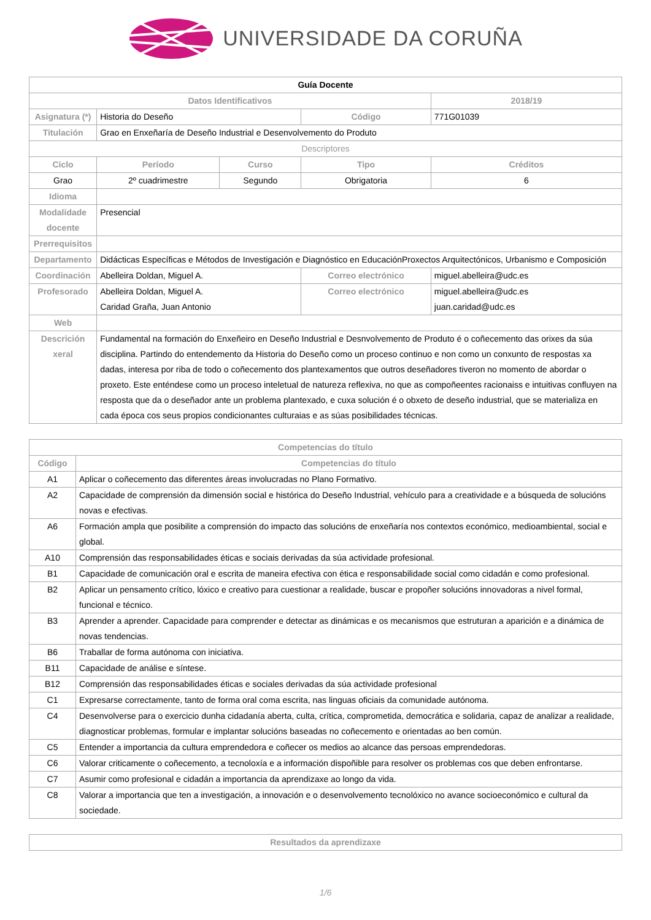UNIVERSIDADE DA CORUÑA
| Guía Docente | | | | | |
| Datos Identificativos | | | | | 2018/19 |
| Asignatura (*) | Historia do Deseño | | Código | | 771G01039 |
| Titulación | Grao en Enxeñaría de Deseño Industrial e Desenvolvemento do Produto | | | | |
| Descriptores | | | | | |
| Ciclo | Período | Curso | Tipo | | Créditos |
| Grao | 2º cuadrimestre | Segundo | Obrigatoria | | 6 |
| Idioma | | | | | |
| Modalidade docente | Presencial | | | | |
| Prerrequisitos | | | | | |
| Departamento | Didácticas Específicas e Métodos de Investigación e Diagnóstico en EducaciónProxectos Arquitectónicos, Urbanismo e Composición | | | | |
| Coordinación | Abelleira Doldan, Miguel A. | | Correo electrónico | miguel.abelleira@udc.es | |
| Profesorado | Abelleira Doldan, Miguel A. Caridad Graña, Juan Antonio | | Correo electrónico | miguel.abelleira@udc.es juan.caridad@udc.es | |
| Web | | | | | |
| Descrición xeral | Fundamental na formación do Enxeñeiro en Deseño Industrial e Desnvolvemento de Produto é o coñecemento das orixes da súa disciplina. Partindo do entendemento da Historia do Deseño como un proceso continuo e non como un conxunto de respostas xa dadas, interesa por riba de todo o coñecemento dos plantexamentos que outros deseñadores tiveron no momento de abordar o proxeto. Este enténdese como un proceso inteletual de natureza reflexiva, no que as compoñeentes racionaiss e intuitivas confluyen na resposta que da o deseñador ante un problema plantexado, e cuxa solución é o obxeto de deseño industrial, que se materializa en cada época cos seus propios condicionantes culturaias e as súas posibilidades técnicas. | | | | |
| Competencias do título | |
| --- | --- |
| Código | Competencias do título |
| A1 | Aplicar o coñecemento das diferentes áreas involucradas no Plano Formativo. |
| A2 | Capacidade de comprensión da dimensión social e histórica do Deseño Industrial, vehículo para a creatividade e a búsqueda de solucións novas e efectivas. |
| A6 | Formación ampla que posibilite a comprensión do impacto das solucións de enxeñaría nos contextos económico, medioambiental, social e global. |
| A10 | Comprensión das responsabilidades éticas e sociais derivadas da súa actividade profesional. |
| B1 | Capacidade de comunicación oral e escrita de maneira efectiva con ética e responsabilidade social como cidadán e como profesional. |
| B2 | Aplicar un pensamento crítico, lóxico e creativo para cuestionar a realidade, buscar e propoñer solucións innovadoras a nivel formal, funcional e técnico. |
| B3 | Aprender a aprender. Capacidade para comprender e detectar as dinámicas e os mecanismos que estruturan a aparición e a dinámica de novas tendencias. |
| B6 | Traballar de forma autónoma con iniciativa. |
| B11 | Capacidade de análise e síntese. |
| B12 | Comprensión das responsabilidades éticas e sociales derivadas da súa actividade profesional |
| C1 | Expresarse correctamente, tanto de forma oral coma escrita, nas linguas oficiais da comunidade autónoma. |
| C4 | Desenvolverse para o exercicio dunha cidadanía aberta, culta, crítica, comprometida, democrática e solidaria, capaz de analizar a realidade, diagnosticar problemas, formular e implantar solucións baseadas no coñecemento e orientadas ao ben común. |
| C5 | Entender a importancia da cultura emprendedora e coñecer os medios ao alcance das persoas emprendedoras. |
| C6 | Valorar criticamente o coñecemento, a tecnoloxía e a información dispoñible para resolver os problemas cos que deben enfrontarse. |
| C7 | Asumir como profesional e cidadán a importancia da aprendizaxe ao longo da vida. |
| C8 | Valorar a importancia que ten a investigación, a innovación e o desenvolvemento tecnolóxico no avance socioeconómico e cultural da sociedade. |
| Resultados da aprendizaxe |
| --- |
1/6